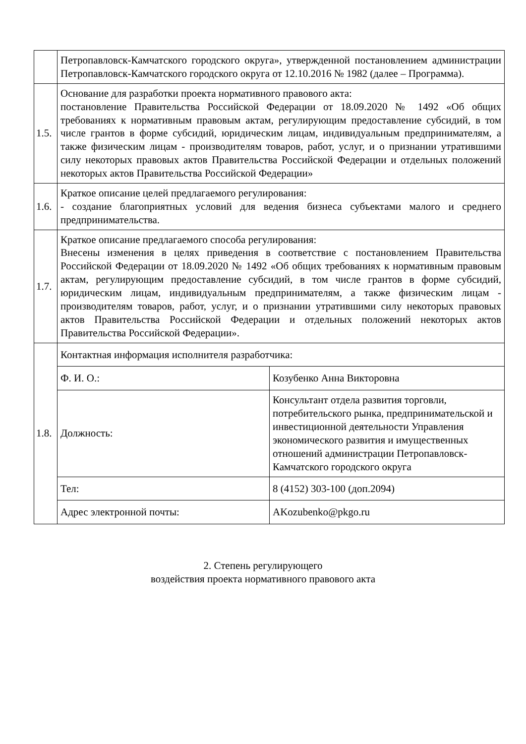| | Петропавловск-Камчатского городского округа», утвержденной постановлением администрации Петропавловск-Камчатского городского округа от 12.10.2016 № 1982 (далее – Программа). | |
| 1.5. | Основание для разработки проекта нормативного правового акта: постановление Правительства Российской Федерации от 18.09.2020 № 1492 «Об общих требованиях к нормативным правовым актам, регулирующим предоставление субсидий, в том числе грантов в форме субсидий, юридическим лицам, индивидуальным предпринимателям, а также физическим лицам - производителям товаров, работ, услуг, и о признании утратившими силу некоторых правовых актов Правительства Российской Федерации и отдельных положений некоторых актов Правительства Российской Федерации» | |
| 1.6. | Краткое описание целей предлагаемого регулирования: - создание благоприятных условий для ведения бизнеса субъектами малого и среднего предпринимательства. | |
| 1.7. | Краткое описание предлагаемого способа регулирования: Внесены изменения в целях приведения в соответствие с постановлением Правительства Российской Федерации от 18.09.2020 № 1492 «Об общих требованиях к нормативным правовым актам, регулирующим предоставление субсидий, в том числе грантов в форме субсидий, юридическим лицам, индивидуальным предпринимателям, а также физическим лицам - производителям товаров, работ, услуг, и о признании утратившими силу некоторых правовых актов Правительства Российской Федерации и отдельных положений некоторых актов Правительства Российской Федерации». | |
| 1.8. | Контактная информация исполнителя разработчика: | |
| | Ф. И. О.: | Козубенко Анна Викторовна |
| | Должность: | Консультант отдела развития торговли, потребительского рынка, предпринимательской и инвестиционной деятельности Управления экономического развития и имущественных отношений администрации Петропавловск-Камчатского городского округа |
| | Тел: | 8 (4152) 303-100 (доп.2094) |
| | Адрес электронной почты: | AKozubenko@pkgo.ru |
2. Степень регулирующего
воздействия проекта нормативного правового акта